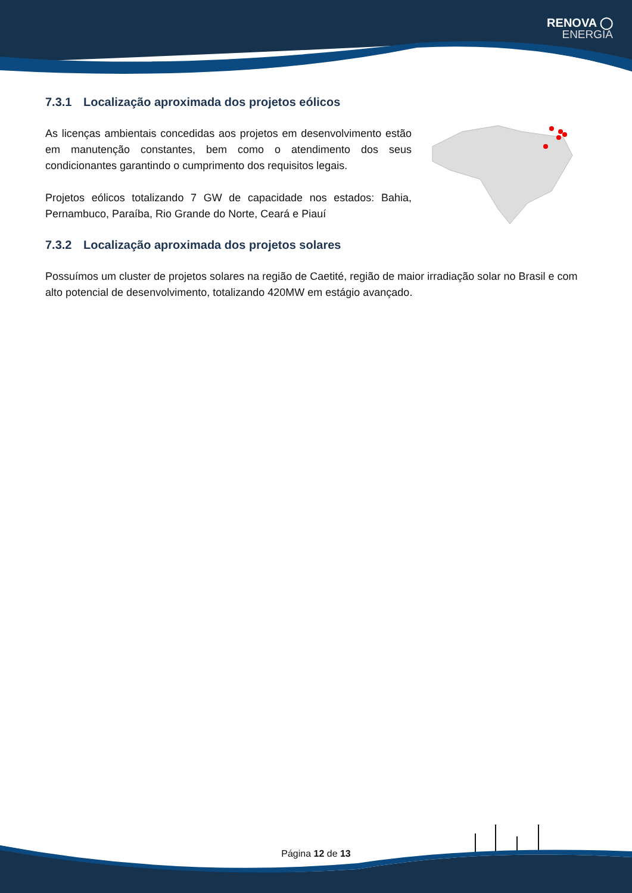RENOVA ◯
ENERGIA
7.3.1 Localização aproximada dos projetos eólicos
As licenças ambientais concedidas aos projetos em desenvolvimento estão em manutenção constantes, bem como o atendimento dos seus condicionantes garantindo o cumprimento dos requisitos legais.
Projetos eólicos totalizando 7 GW de capacidade nos estados: Bahia, Pernambuco, Paraíba, Rio Grande do Norte, Ceará e Piauí
7.3.2 Localização aproximada dos projetos solares
Possuímos um cluster de projetos solares na região de Caetité, região de maior irradiação solar no Brasil e com alto potencial de desenvolvimento, totalizando 420MW em estágio avançado.
Página 12 de 13